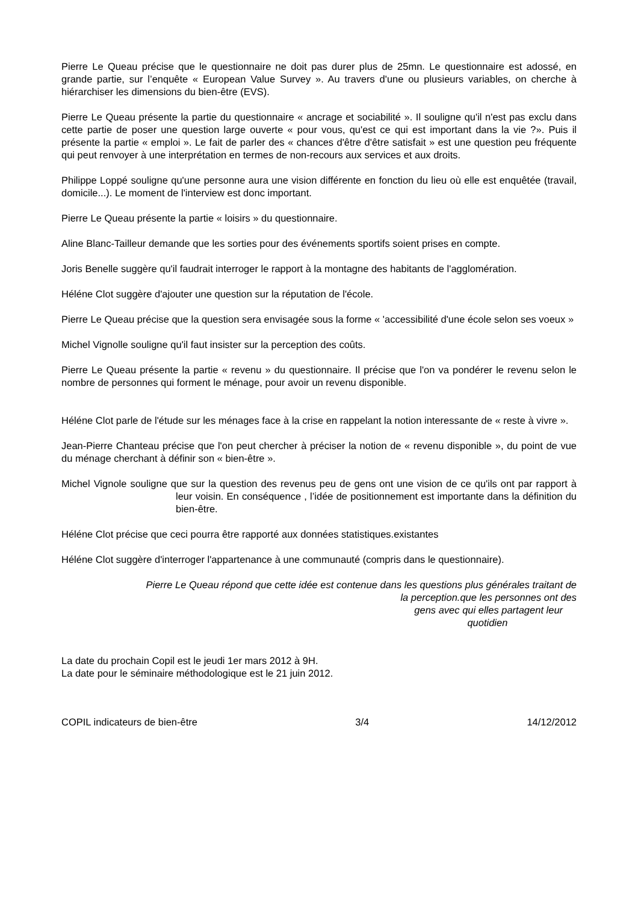Pierre Le Queau précise que le questionnaire ne doit pas durer plus de 25mn. Le questionnaire est adossé, en grande partie, sur l’enquête « European Value Survey ». Au travers d'une ou plusieurs variables, on cherche à hiérarchiser les dimensions du bien-être (EVS).
Pierre Le Queau présente la partie du questionnaire « ancrage et sociabilité ». Il souligne qu'il n'est pas exclu dans cette partie de poser une question large ouverte « pour vous, qu'est ce qui est important dans la vie ?». Puis il présente la partie « emploi ». Le fait de parler des « chances d'être d'être satisfait » est une question peu fréquente qui peut renvoyer à une interprétation en termes de non-recours aux services et aux droits.
Philippe Loppé souligne qu'une personne aura une vision différente en fonction du lieu où elle est enquêtée (travail, domicile...). Le moment de l'interview est donc important.
Pierre Le Queau présente la partie « loisirs » du questionnaire.
Aline Blanc-Tailleur demande que les sorties pour des événements sportifs soient prises en compte.
Joris Benelle suggère qu'il faudrait interroger le rapport à la montagne des habitants de l'agglomération.
Héléne Clot suggère d'ajouter une question sur la réputation de l'école.
Pierre Le Queau précise que la question sera envisagée sous la forme « 'accessibilité d'une école selon ses voeux »
Michel Vignolle souligne qu'il faut insister sur la perception des coûts.
Pierre Le Queau présente la partie « revenu » du questionnaire. Il précise que l'on va pondérer le revenu selon le nombre de personnes qui forment le ménage, pour avoir un revenu disponible.
Héléne Clot parle de l'étude sur les ménages face à la crise en rappelant la notion interessante de « reste à vivre ».
Jean-Pierre Chanteau précise que l'on peut chercher à préciser la notion de « revenu disponible », du point de vue du ménage cherchant à définir son « bien-être ».
Michel Vignole souligne que sur la question des revenus peu de gens ont une vision de ce qu'ils ont par rapport à leur voisin. En conséquence , l’idée de positionnement est importante dans la définition du bien-être.
Héléne Clot précise que ceci pourra être rapporté aux données statistiques.existantes
Héléne Clot suggère d'interroger l'appartenance à une communauté (compris dans le questionnaire).
Pierre Le Queau répond que cette idée est contenue dans les questions plus générales traitant de
la perception.que les personnes ont des
gens avec qui elles partagent leur
quotidien
La date du prochain Copil est le jeudi 1er mars 2012 à 9H.
La date pour le séminaire méthodologique est le 21 juin 2012.
COPIL indicateurs de bien-être 3/4 14/12/2012